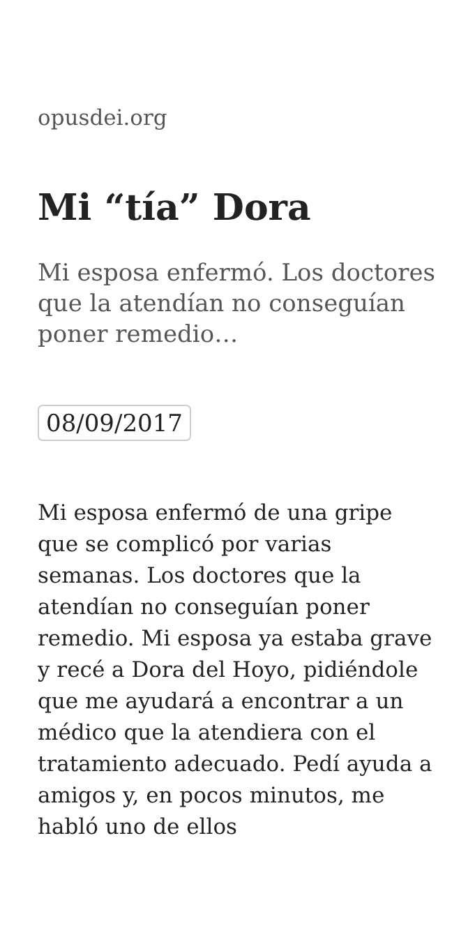opusdei.org
Mi “tía” Dora
Mi esposa enfermó. Los doctores que la atendían no conseguían poner remedio…
08/09/2017
Mi esposa enfermó de una gripe que se complicó por varias semanas. Los doctores que la atendían no conseguían poner remedio. Mi esposa ya estaba grave y recé a Dora del Hoyo, pidiéndole que me ayudará a encontrar a un médico que la atendiera con el tratamiento adecuado. Pedí ayuda a amigos y, en pocos minutos, me habló uno de ellos